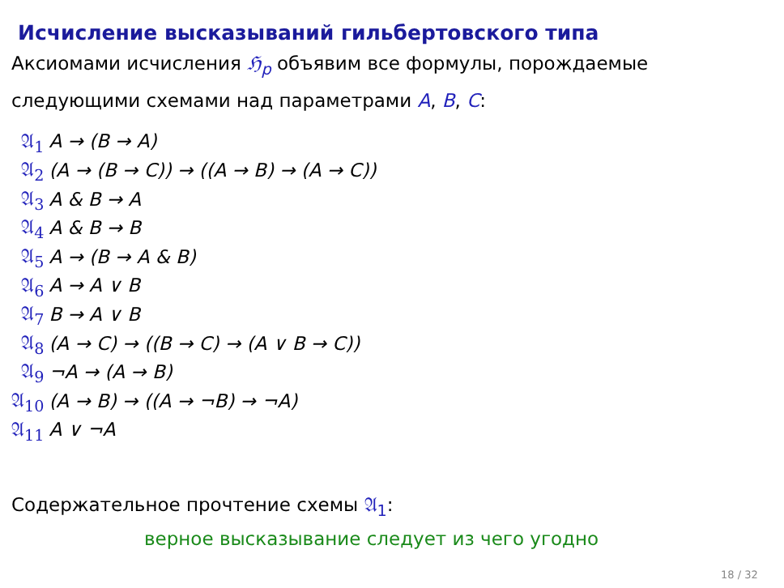Исчисление высказываний гильбертовского типа
Аксиомами исчисления ℌ<sub>p</sub> объявим все формулы, порождаемые
следующими схемами над параметрами A, B, C:
| 𝔄<sub>1</sub> | A → (B → A) |
| 𝔄<sub>2</sub> | (A → (B → C)) → ((A → B) → (A → C)) |
| 𝔄<sub>3</sub> | A & B → A |
| 𝔄<sub>4</sub> | A & B → B |
| 𝔄<sub>5</sub> | A → (B → A & B) |
| 𝔄<sub>6</sub> | A → A ∨ B |
| 𝔄<sub>7</sub> | B → A ∨ B |
| 𝔄<sub>8</sub> | (A → C) → ((B → C) → (A ∨ B → C)) |
| 𝔄<sub>9</sub> | ¬A → (A → B) |
| 𝔄<sub>10</sub> | (A → B) → ((A → ¬B) → ¬A) |
| 𝔄<sub>11</sub> | A ∨ ¬A |
Содержательное прочтение схемы 𝔄<sub>1</sub>:
верное высказывание следует из чего угодно
18 / 32